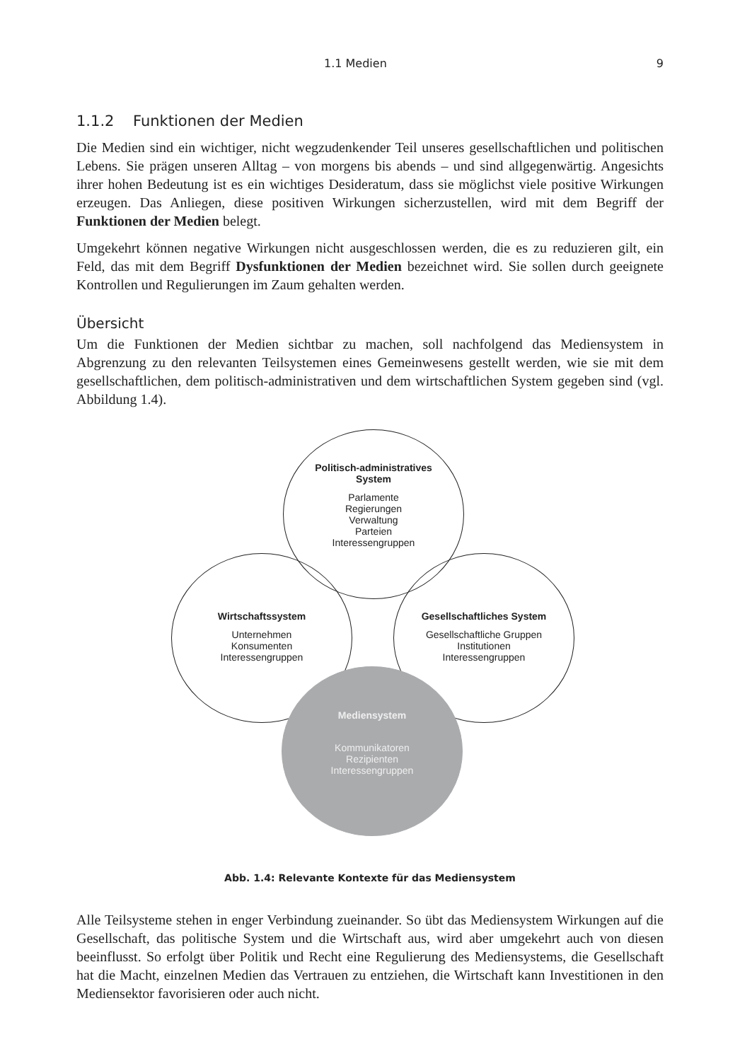1.1 Medien 9
1.1.2 Funktionen der Medien
Die Medien sind ein wichtiger, nicht wegzudenkender Teil unseres gesellschaftlichen und politischen Lebens. Sie prägen unseren Alltag – von morgens bis abends – und sind allgegenwärtig. Angesichts ihrer hohen Bedeutung ist es ein wichtiges Desideratum, dass sie möglichst viele positive Wirkungen erzeugen. Das Anliegen, diese positiven Wirkungen sicherzustellen, wird mit dem Begriff der Funktionen der Medien belegt.
Umgekehrt können negative Wirkungen nicht ausgeschlossen werden, die es zu reduzieren gilt, ein Feld, das mit dem Begriff Dysfunktionen der Medien bezeichnet wird. Sie sollen durch geeignete Kontrollen und Regulierungen im Zaum gehalten werden.
Übersicht
Um die Funktionen der Medien sichtbar zu machen, soll nachfolgend das Mediensystem in Abgrenzung zu den relevanten Teilsystemen eines Gemeinwesens gestellt werden, wie sie mit dem gesellschaftlichen, dem politisch-administrativen und dem wirtschaftlichen System gegeben sind (vgl. Abbildung 1.4).
Politisch-administratives
System
Parlamente
Regierungen
Verwaltung
Parteien
Interessengruppen
Wirtschaftssystem
Unternehmen
Konsumenten
Interessengruppen
Gesellschaftliches System
Gesellschaftliche Gruppen
Institutionen
Interessengruppen
Mediensystem
Kommunikatoren
Rezipienten
Interessengruppen
Abb. 1.4: Relevante Kontexte für das Mediensystem
Alle Teilsysteme stehen in enger Verbindung zueinander. So übt das Mediensystem Wirkungen auf die Gesellschaft, das politische System und die Wirtschaft aus, wird aber umgekehrt auch von diesen beeinflusst. So erfolgt über Politik und Recht eine Regulierung des Mediensystems, die Gesellschaft hat die Macht, einzelnen Medien das Vertrauen zu entziehen, die Wirtschaft kann Investitionen in den Mediensektor favorisieren oder auch nicht.